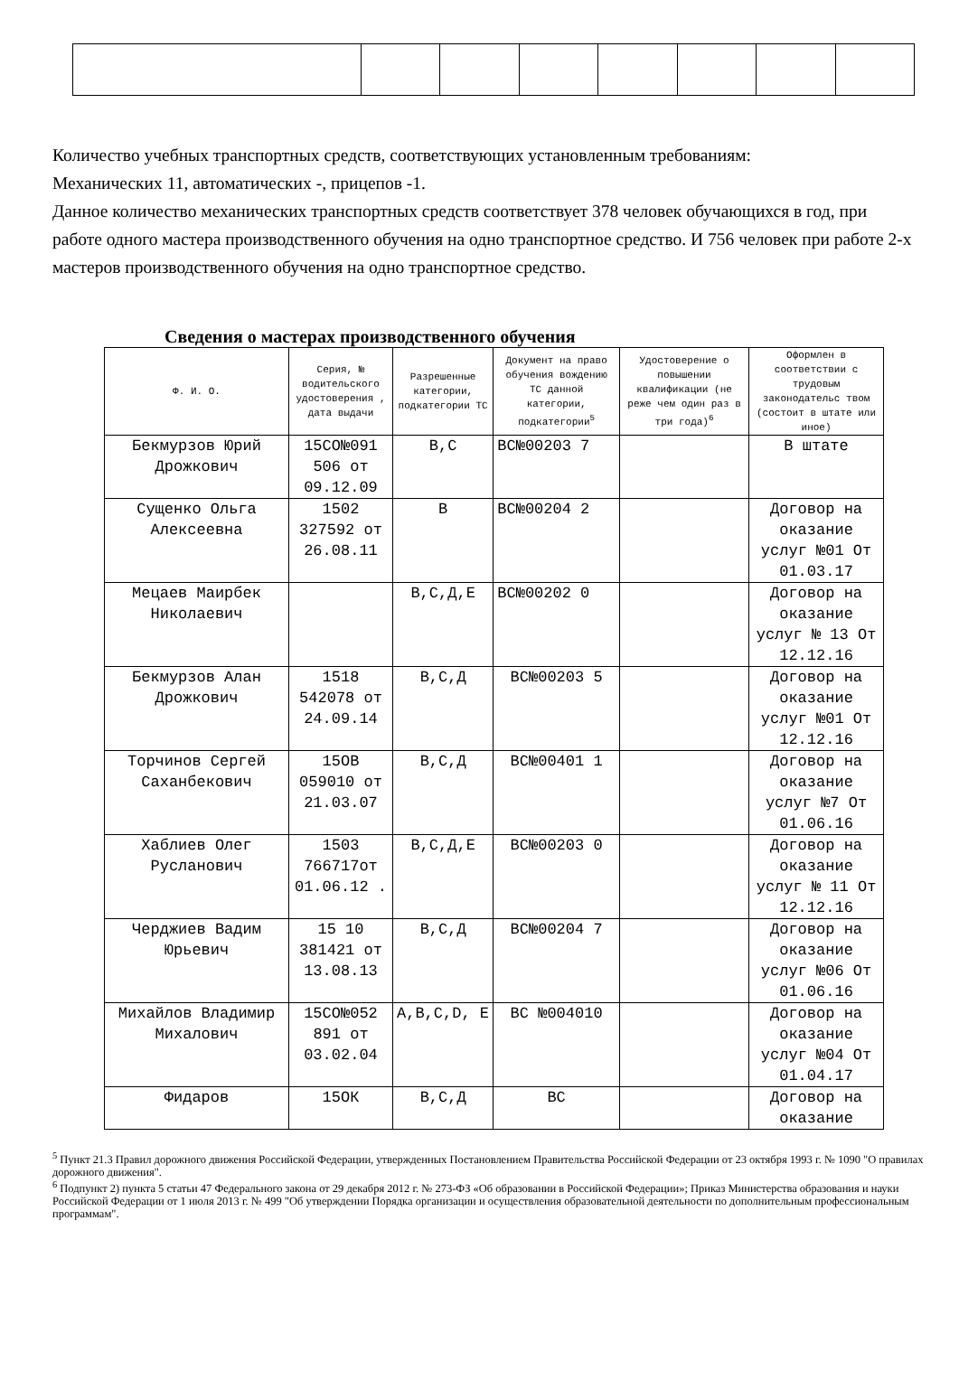Количество учебных транспортных средств, соответствующих установленным требованиям:
Механических 11, автоматических -, прицепов -1.
Данное количество механических транспортных средств соответствует 378 человек обучающихся в год, при работе одного мастера производственного обучения на одно транспортное средство. И 756 человек при работе 2-х мастеров производственного обучения на одно транспортное средство.
Сведения о мастерах производственного обучения
| Ф. И. О. | Серия, № водительского удостоверения , дата выдачи | Разрешенные категории, подкатегории ТС | Документ на право обучения вождению ТС данной категории, подкатегории<sup>5</sup> | Удостоверение о повышении квалификации (не реже чем один раз в три года)<sup>6</sup> | Оформлен в соответствии с трудовым законодательс твом (состоит в штате или иное) |
| --- | --- | --- | --- | --- | --- |
| Бекмурзов Юрий Дрожкович | 15СО№091 506 от 09.12.09 | В,С | ВС№00203 7 | | В штате |
| Сущенко Ольга Алексеевна | 1502 327592 от 26.08.11 | В | ВС№00204 2 | | Договор на оказание услуг №01 От 01.03.17 |
| Мецаев Маирбек Николаевич | | В,С,Д,Е | ВС№00202 0 | | Договор на оказание услуг № 13 От 12.12.16 |
| Бекмурзов Алан Дрожкович | 1518 542078 от 24.09.14 | В,С,Д | ВС№00203 5 | | Договор на оказание услуг №01 От 12.12.16 |
| Торчинов Сергей Саханбекович | 15ОВ 059010 от 21.03.07 | В,С,Д | ВС№00401 1 | | Договор на оказание услуг №7 От 01.06.16 |
| Хаблиев Олег Русланович | 1503 766717от 01.06.12 . | В,С,Д,Е | ВС№00203 0 | | Договор на оказание услуг № 11 От 12.12.16 |
| Черджиев Вадим Юрьевич | 15 10 381421 от 13.08.13 | В,С,Д | ВС№00204 7 | | Договор на оказание услуг №06 От 01.06.16 |
| Михайлов Владимир Михалович | 15СО№052 891 от 03.02.04 | A,B,C,D, E | ВС №004010 | | Договор на оказание услуг №04 От 01.04.17 |
| Фидаров | 15ОК | В,С,Д | ВС | | Договор на оказание |
<sup>5</sup> Пункт 21.3 Правил дорожного движения Российской Федерации, утвержденных Постановлением Правительства Российской Федерации от 23 октября 1993 г. № 1090 "О правилах дорожного движения".
<sup>6</sup> Подпункт 2) пункта 5 статьи 47 Федерального закона от 29 декабря 2012 г. № 273-ФЗ «Об образовании в Российской Федерации»; Приказ Министерства образования и науки Российской Федерации от 1 июля 2013 г. № 499 "Об утверждении Порядка организации и осуществления образовательной деятельности по дополнительным профессиональным программам".